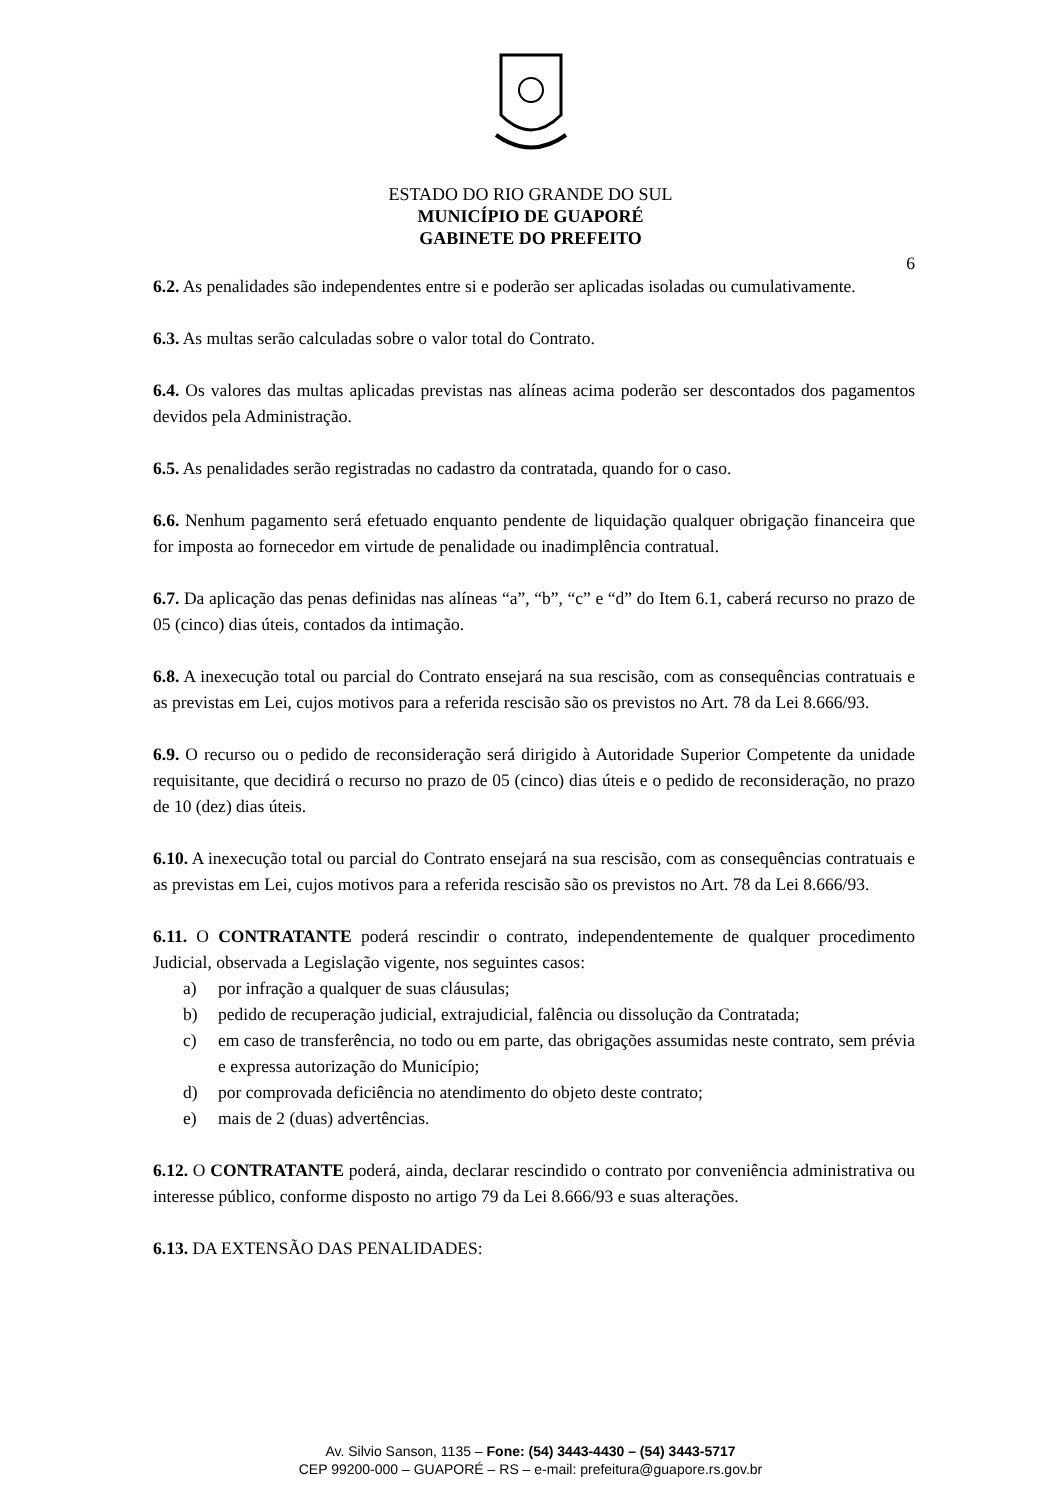ESTADO DO RIO GRANDE DO SUL
MUNICÍPIO DE GUAPORÉ
GABINETE DO PREFEITO
6
6.2. As penalidades são independentes entre si e poderão ser aplicadas isoladas ou cumulativamente.
6.3. As multas serão calculadas sobre o valor total do Contrato.
6.4. Os valores das multas aplicadas previstas nas alíneas acima poderão ser descontados dos pagamentos devidos pela Administração.
6.5. As penalidades serão registradas no cadastro da contratada, quando for o caso.
6.6. Nenhum pagamento será efetuado enquanto pendente de liquidação qualquer obrigação financeira que for imposta ao fornecedor em virtude de penalidade ou inadimplência contratual.
6.7. Da aplicação das penas definidas nas alíneas “a”, “b”, “c” e “d” do Item 6.1, caberá recurso no prazo de 05 (cinco) dias úteis, contados da intimação.
6.8. A inexecução total ou parcial do Contrato ensejará na sua rescisão, com as consequências contratuais e as previstas em Lei, cujos motivos para a referida rescisão são os previstos no Art. 78 da Lei 8.666/93.
6.9. O recurso ou o pedido de reconsideração será dirigido à Autoridade Superior Competente da unidade requisitante, que decidirá o recurso no prazo de 05 (cinco) dias úteis e o pedido de reconsideração, no prazo de 10 (dez) dias úteis.
6.10. A inexecução total ou parcial do Contrato ensejará na sua rescisão, com as consequências contratuais e as previstas em Lei, cujos motivos para a referida rescisão são os previstos no Art. 78 da Lei 8.666/93.
6.11. O CONTRATANTE poderá rescindir o contrato, independentemente de qualquer procedimento Judicial, observada a Legislação vigente, nos seguintes casos:
a) por infração a qualquer de suas cláusulas;
b) pedido de recuperação judicial, extrajudicial, falência ou dissolução da Contratada;
c) em caso de transferência, no todo ou em parte, das obrigações assumidas neste contrato, sem prévia e expressa autorização do Município;
d) por comprovada deficiência no atendimento do objeto deste contrato;
e) mais de 2 (duas) advertências.
6.12. O CONTRATANTE poderá, ainda, declarar rescindido o contrato por conveniência administrativa ou interesse público, conforme disposto no artigo 79 da Lei 8.666/93 e suas alterações.
6.13. DA EXTENSÃO DAS PENALIDADES:
Av. Silvio Sanson, 1135 – Fone: (54) 3443-4430 – (54) 3443-5717
CEP 99200-000 – GUAPORÉ – RS – e-mail: prefeitura@guapore.rs.gov.br